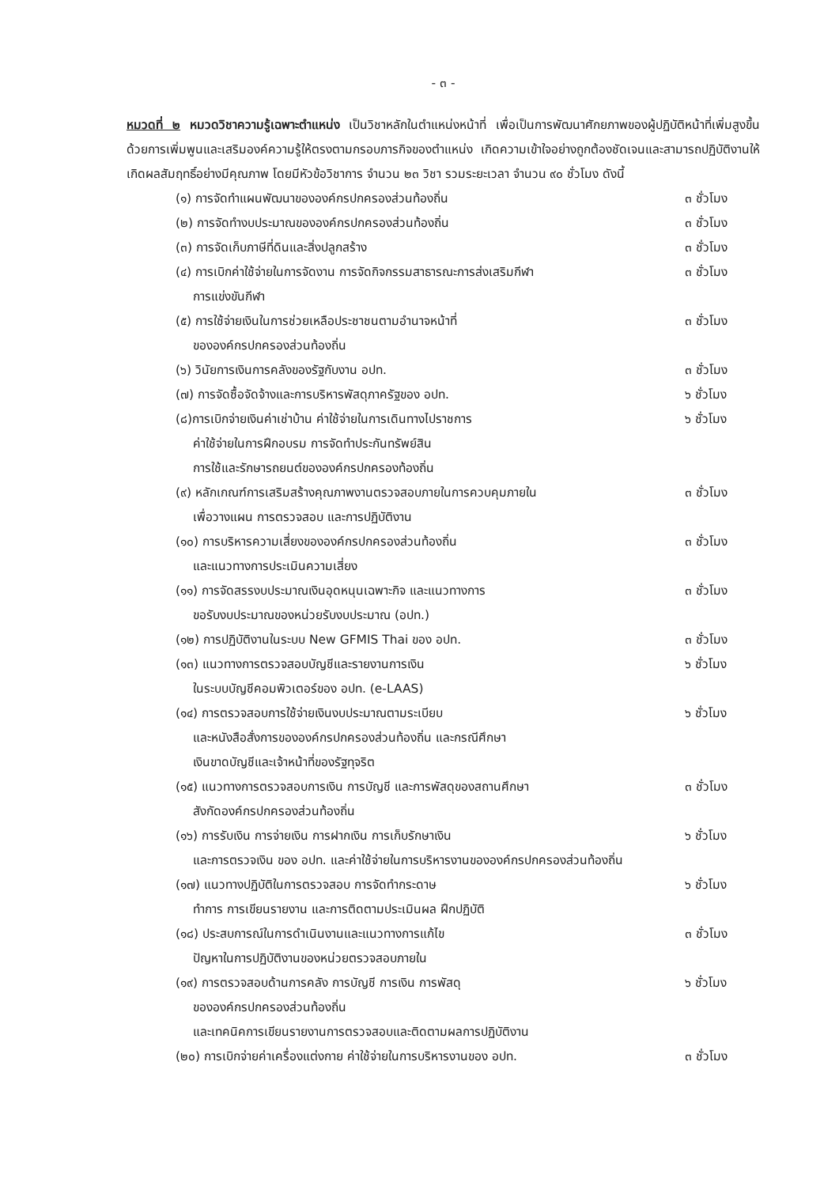- ๓ -
หมวดที่ ๒ หมวดวิชาความรู้เฉพาะตำแหน่ง เป็นวิชาหลักในตำแหน่งหน้าที่ เพื่อเป็นการพัฒนาศักยภาพของผู้ปฏิบัติหน้าที่เพิ่มสูงขึ้น ด้วยการเพิ่มพูนและเสริมองค์ความรู้ให้ตรงตามกรอบภารกิจของตำแหน่ง เกิดความเข้าใจอย่างถูกต้องชัดเจนและสามารถปฏิบัติงานให้เกิดผลสัมฤทธิ์อย่างมีคุณภาพ โดยมีหัวข้อวิชาการ จำนวน ๒๓ วิชา รวมระยะเวลา จำนวน ๙๐ ชั่วโมง ดังนี้
(๑) การจัดทำแผนพัฒนาขององค์กรปกครองส่วนท้องถิ่น
๓ ชั่วโมง
(๒) การจัดทำงบประมาณขององค์กรปกครองส่วนท้องถิ่น
๓ ชั่วโมง
(๓) การจัดเก็บภาษีที่ดินและสิ่งปลูกสร้าง
๓ ชั่วโมง
(๔) การเบิกค่าใช้จ่ายในการจัดงาน การจัดกิจกรรมสาธารณะการส่งเสริมกีฬา
การแข่งขันกีฬา
๓ ชั่วโมง
(๕) การใช้จ่ายเงินในการช่วยเหลือประชาชนตามอำนาจหน้าที่
ขององค์กรปกครองส่วนท้องถิ่น
๓ ชั่วโมง
(๖) วินัยการเงินการคลังของรัฐกับงาน อปท.
๓ ชั่วโมง
(๗) การจัดซื้อจัดจ้างและการบริหารพัสดุภาครัฐของ อปท.
๖ ชั่วโมง
(๘)การเบิกจ่ายเงินค่าเช่าบ้าน ค่าใช้จ่ายในการเดินทางไปราชการ
ค่าใช้จ่ายในการฝึกอบรม การจัดทำประกันทรัพย์สิน
การใช้และรักษารถยนต์ขององค์กรปกครองท้องถิ่น
๖ ชั่วโมง
(๙) หลักเกณฑ์การเสริมสร้างคุณภาพงานตรวจสอบภายในการควบคุมภายใน
เพื่อวางแผน การตรวจสอบ และการปฏิบัติงาน
๓ ชั่วโมง
(๑๐) การบริหารความเสี่ยงขององค์กรปกครองส่วนท้องถิ่น
และแนวทางการประเมินความเสี่ยง
๓ ชั่วโมง
(๑๑) การจัดสรรงบประมาณเงินอุดหนุนเฉพาะกิจ และแนวทางการ
ขอรับงบประมาณของหน่วยรับงบประมาณ (อปท.)
๓ ชั่วโมง
(๑๒) การปฏิบัติงานในระบบ New GFMIS Thai ของ อปท.
๓ ชั่วโมง
(๑๓) แนวทางการตรวจสอบบัญชีและรายงานการเงิน
ในระบบบัญชีคอมพิวเตอร์ของ อปท. (e-LAAS)
๖ ชั่วโมง
(๑๔) การตรวจสอบการใช้จ่ายเงินงบประมาณตามระเบียบ
และหนังสือสั่งการขององค์กรปกครองส่วนท้องถิ่น และกรณีศึกษา
เงินขาดบัญชีและเจ้าหน้าที่ของรัฐทุจริต
๖ ชั่วโมง
(๑๕) แนวทางการตรวจสอบการเงิน การบัญชี และการพัสดุของสถานศึกษา
สังกัดองค์กรปกครองส่วนท้องถิ่น
๓ ชั่วโมง
(๑๖) การรับเงิน การจ่ายเงิน การฝากเงิน การเก็บรักษาเงิน
๖ ชั่วโมง
และการตรวจเงิน ของ อปท. และค่าใช้จ่ายในการบริหารงานขององค์กรปกครองส่วนท้องถิ่น
(๑๗) แนวทางปฏิบัติในการตรวจสอบ การจัดทำกระดาษ
ทำการ การเขียนรายงาน และการติดตามประเมินผล ฝึกปฏิบัติ
๖ ชั่วโมง
(๑๘) ประสบการณ์ในการดำเนินงานและแนวทางการแก้ไข
ปัญหาในการปฏิบัติงานของหน่วยตรวจสอบภายใน
๓ ชั่วโมง
(๑๙) การตรวจสอบด้านการคลัง การบัญชี การเงิน การพัสดุ
ขององค์กรปกครองส่วนท้องถิ่น
และเทคนิคการเขียนรายงานการตรวจสอบและติดตามผลการปฏิบัติงาน
๖ ชั่วโมง
(๒๐) การเบิกจ่ายค่าเครื่องแต่งกาย ค่าใช้จ่ายในการบริหารงานของ อปท.
๓ ชั่วโมง